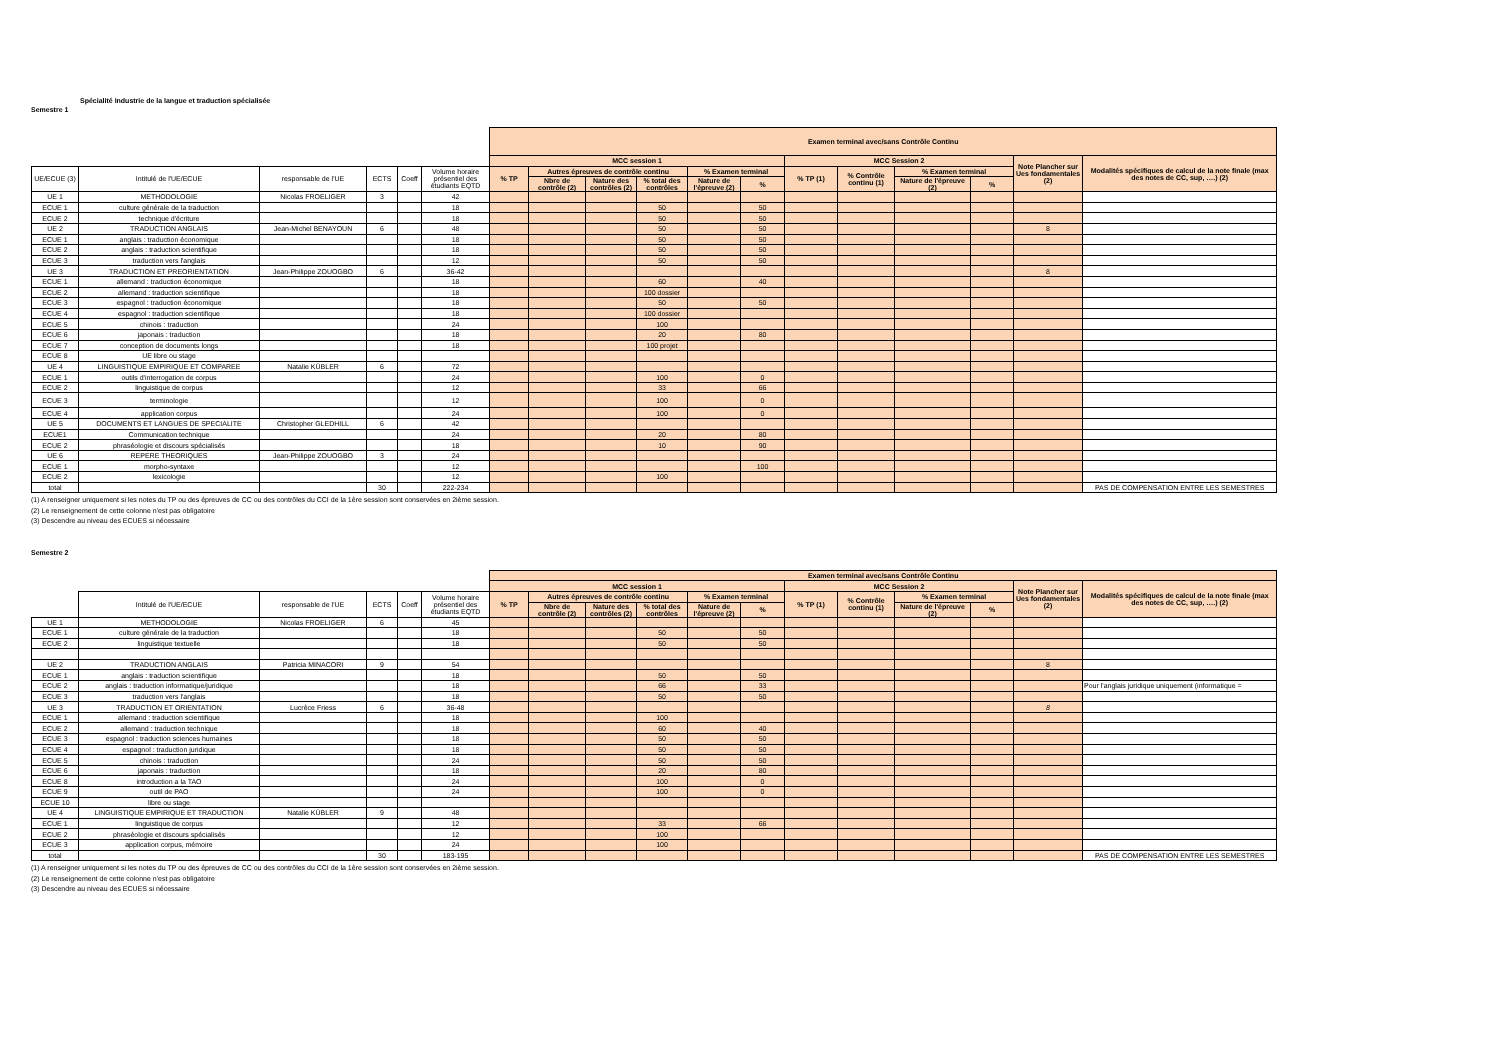Spécialité Industrie de la langue et traduction spécialisée
Semestre 1
| | | | | | | Examen terminal avec/sans Contrôle Continu | | | | | | | | | | | |
| --- | --- | --- | --- | --- | --- | --- | --- | --- | --- | --- | --- | --- | --- | --- | --- | --- | --- |
| | | | | | | MCC session 1 | | | | | | MCC Session 2 | | | | Note Plancher sur Ues fondamentales (2) | Modalités spécifiques de calcul de la note finale (max des notes de CC, sup, ….) (2) |
| UE/ECUE (3) | Intitulé de l'UE/ECUE | responsable de l'UE | ECTS | Coeff | Volume horaire présentiel des étudiants EQTD | % TP | Autres épreuves de contrôle continu | | | % Examen terminal | | % TP (1) | % Contrôle continu (1) | % Examen terminal | | | |
| | | | | | | | Nbre de contrôle (2) | Nature des contrôles (2) | % total des contrôles | Nature de l'épreuve (2) | % | | | Nature de l'épreuve (2) | % | | |
| UE 1 | METHODOLOGIE | Nicolas FROELIGER | 3 | | 42 | | | | | | | | | | | | |
| ECUE 1 | culture générale de la traduction | | | | 18 | | | | 50 | | 50 | | | | | | |
| ECUE 2 | technique d'écriture | | | | 18 | | | | 50 | | 50 | | | | | | |
| UE 2 | TRADUCTION ANGLAIS | Jean-Michel BENAYOUN | 6 | | 48 | | | | 50 | | 50 | | | | | 8 | |
| ECUE 1 | anglais : traduction économique | | | | 18 | | | | 50 | | 50 | | | | | | |
| ECUE 2 | anglais : traduction scientifique | | | | 18 | | | | 50 | | 50 | | | | | | |
| ECUE 3 | traduction vers l'anglais | | | | 12 | | | | 50 | | 50 | | | | | | |
| UE 3 | TRADUCTION ET PREORIENTATION | Jean-Philippe ZOUOGBO | 6 | | 36-42 | | | | | | | | | | | 8 | |
| ECUE 1 | allemand : traduction économique | | | | 18 | | | | 60 | | 40 | | | | | | |
| ECUE 2 | allemand : traduction scientifique | | | | 18 | | | | 100 dossier | | | | | | | | |
| ECUE 3 | espagnol : traduction économique | | | | 18 | | | | 50 | | 50 | | | | | | |
| ECUE 4 | espagnol : traduction scientifique | | | | 18 | | | | 100 dossier | | | | | | | | |
| ECUE 5 | chinois : traduction | | | | 24 | | | | 100 | | | | | | | | |
| ECUE 6 | japonais : traduction | | | | 18 | | | | 20 | | 80 | | | | | | |
| ECUE 7 | conception de documents longs | | | | 18 | | | | 100 projet | | | | | | | | |
| ECUE 8 | UE libre ou stage | | | | | | | | | | | | | | | | |
| UE 4 | LINGUISTIQUE EMPIRIQUE ET COMPAREE | Natalie KÜBLER | 6 | | 72 | | | | | | | | | | | | |
| ECUE 1 | outils d'interrogation de corpus | | | | 24 | | | | 100 | | 0 | | | | | | |
| ECUE 2 | linguistique de corpus | | | | 12 | | | | 33 | | 66 | | | | | | |
| ECUE 3 | terminologie | | | | 12 | | | | 100 | | 0 | | | | | | |
| ECUE 4 | application corpus | | | | 24 | | | | 100 | | 0 | | | | | | |
| UE 5 | DOCUMENTS ET LANGUES DE SPECIALITE | Christopher GLEDHILL | 6 | | 42 | | | | | | | | | | | | |
| ECUE1 | Communication technique | | | | 24 | | | | 20 | | 80 | | | | | | |
| ECUE 2 | phraséologie et discours spécialisés | | | | 18 | | | | 10 | | 90 | | | | | | |
| UE 6 | REPERE THEORIQUES | Jean-Philippe ZOUOGBO | 3 | | 24 | | | | | | | | | | | | |
| ECUE 1 | morpho-syntaxe | | | | 12 | | | | | | 100 | | | | | | |
| ECUE 2 | lexicologie | | | | 12 | | | | 100 | | | | | | | | |
| total | | | 30 | | 222-234 | | | | | | | | | | | | PAS DE COMPENSATION ENTRE LES SEMESTRES |
(1) A renseigner uniquement si les notes du TP ou des épreuves de CC ou des contrôles du CCI de la 1ère session sont conservées en 2ième session.
(2) Le renseignement de cette colonne n'est pas obligatoire
(3) Descendre au niveau des ECUES si nécessaire
Semestre 2
| | | | | | | Examen terminal avec/sans Contrôle Continu | | | | | | | | | | | |
| --- | --- | --- | --- | --- | --- | --- | --- | --- | --- | --- | --- | --- | --- | --- | --- | --- | --- |
| | | | | | | MCC session 1 | | | | | | MCC Session 2 | | | | Note Plancher sur Ues fondamentales (2) | Modalités spécifiques de calcul de la note finale (max des notes de CC, sup, ….) (2) |
| | Intitulé de l'UE/ECUE | responsable de l'UE | ECTS | Coeff | Volume horaire présentiel des étudiants EQTD | % TP | Autres épreuves de contrôle continu | | | % Examen terminal | | % TP (1) | % Contrôle continu (1) | % Examen terminal | | | |
| | | | | | | | Nbre de contrôle (2) | Nature des contrôles (2) | % total des contrôles | Nature de l'épreuve (2) | % | | | Nature de l'épreuve (2) | % | | |
| UE 1 | METHODOLOGIE | Nicolas FROELIGER | 6 | | 45 | | | | | | | | | | | | |
| ECUE 1 | culture générale de la traduction | | | | 18 | | | | 50 | | 50 | | | | | | |
| ECUE 2 | linguistique textuelle | | | | 18 | | | | 50 | | 50 | | | | | | |
| UE 2 | TRADUCTION ANGLAIS | Patricia MINACORI | 9 | | 54 | | | | | | | | | | | 8 | |
| ECUE 1 | anglais : traduction scientifique | | | | 18 | | | | 50 | | 50 | | | | | | |
| ECUE 2 | anglais : traduction informatique/juridique | | | | 18 | | | | 66 | | 33 | | | | | | Pour l'anglais juridique uniquement (informatique = |
| ECUE 3 | traduction vers l'anglais | | | | 18 | | | | 50 | | 50 | | | | | | |
| UE 3 | TRADUCTION ET ORIENTATION | Lucrèce Friess | 6 | | 36-48 | | | | | | | | | | | 8 | |
| ECUE 1 | allemand : traduction scientifique | | | | 18 | | | | 100 | | | | | | | | |
| ECUE 2 | allemand : traduction technique | | | | 18 | | | | 60 | | 40 | | | | | | |
| ECUE 3 | espagnol : traduction sciences humaines | | | | 18 | | | | 50 | | 50 | | | | | | |
| ECUE 4 | espagnol : traduction juridique | | | | 18 | | | | 50 | | 50 | | | | | | |
| ECUE 5 | chinois : traduction | | | | 24 | | | | 50 | | 50 | | | | | | |
| ECUE 6 | japonais : traduction | | | | 18 | | | | 20 | | 80 | | | | | | |
| ECUE 8 | introduction a la TAO | | | | 24 | | | | 100 | | 0 | | | | | | |
| ECUE 9 | outil de PAO | | | | 24 | | | | 100 | | 0 | | | | | | |
| ECUE 10 | libre ou stage | | | | | | | | | | | | | | | | |
| UE 4 | LINGUISTIQUE EMPIRIQUE ET TRADUCTION | Natalie KÜBLER | 9 | | 48 | | | | | | | | | | | | |
| ECUE 1 | linguistique de corpus | | | | 12 | | | | 33 | | 66 | | | | | | |
| ECUE 2 | phraséologie et discours spécialisés | | | | 12 | | | | 100 | | | | | | | | |
| ECUE 3 | application corpus, mémoire | | | | 24 | | | | 100 | | | | | | | | |
| total | | | 30 | | 183-195 | | | | | | | | | | | | PAS DE COMPENSATION ENTRE LES SEMESTRES |
(1) A renseigner uniquement si les notes du TP ou des épreuves de CC ou des contrôles du CCI de la 1ère session sont conservées en 2ième session.
(2) Le renseignement de cette colonne n'est pas obligatoire
(3) Descendre au niveau des ECUES si nécessaire